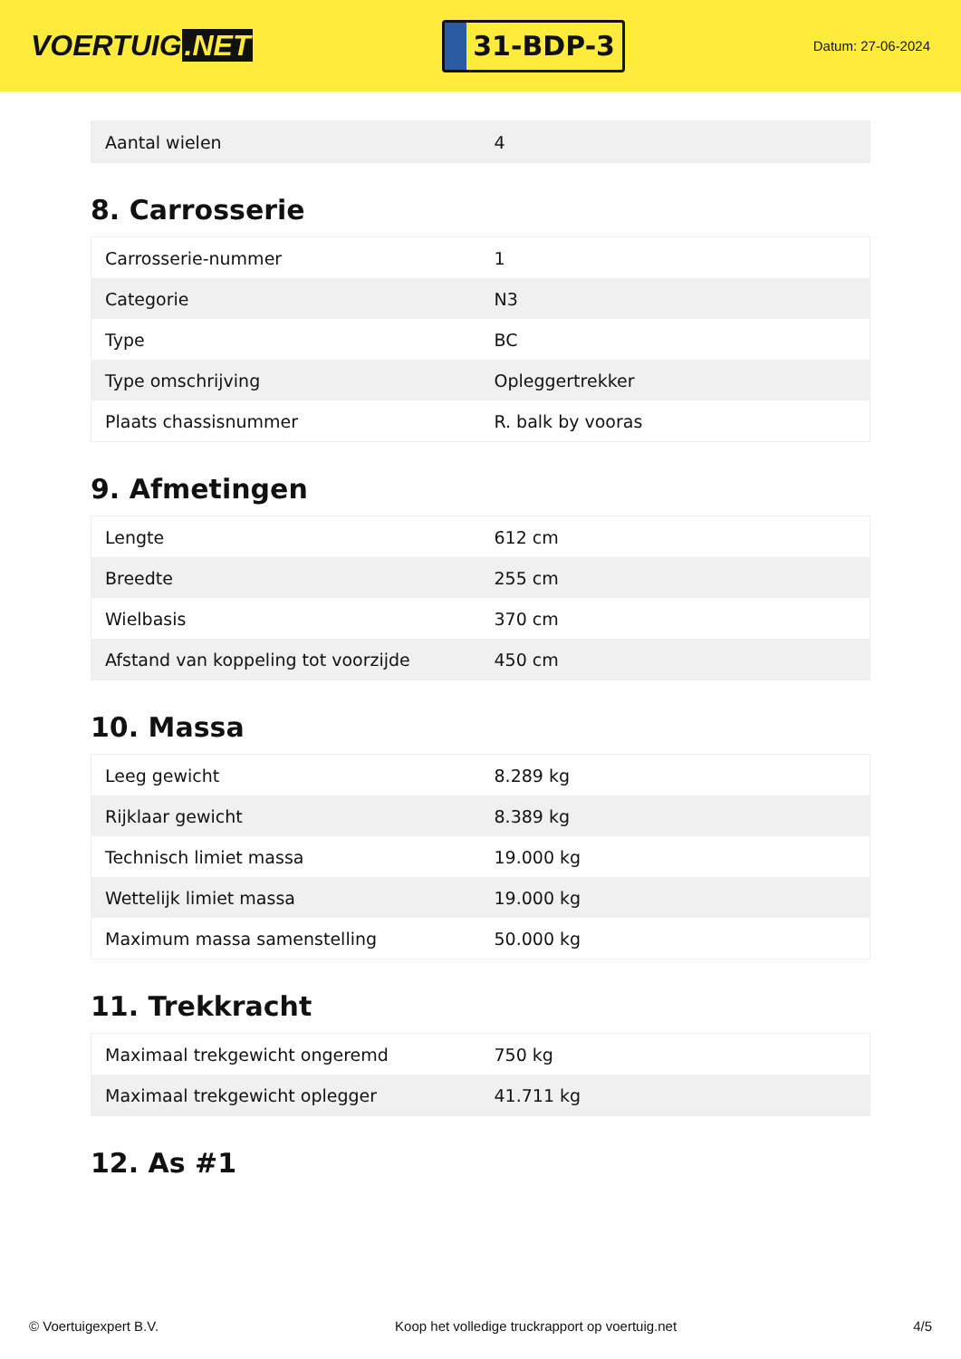VOERTUIG.NET
31-BDP-3
Datum: 27-06-2024
| Aantal wielen | 4 |
8. Carrosserie
| Carrosserie-nummer | 1 |
| Categorie | N3 |
| Type | BC |
| Type omschrijving | Opleggertrekker |
| Plaats chassisnummer | R. balk by vooras |
9. Afmetingen
| Lengte | 612 cm |
| Breedte | 255 cm |
| Wielbasis | 370 cm |
| Afstand van koppeling tot voorzijde | 450 cm |
10. Massa
| Leeg gewicht | 8.289 kg |
| Rijklaar gewicht | 8.389 kg |
| Technisch limiet massa | 19.000 kg |
| Wettelijk limiet massa | 19.000 kg |
| Maximum massa samenstelling | 50.000 kg |
11. Trekkracht
| Maximaal trekgewicht ongeremd | 750 kg |
| Maximaal trekgewicht oplegger | 41.711 kg |
12. As #1
© Voertuigexpert B.V. Koop het volledige truckrapport op voertuig.net 4/5